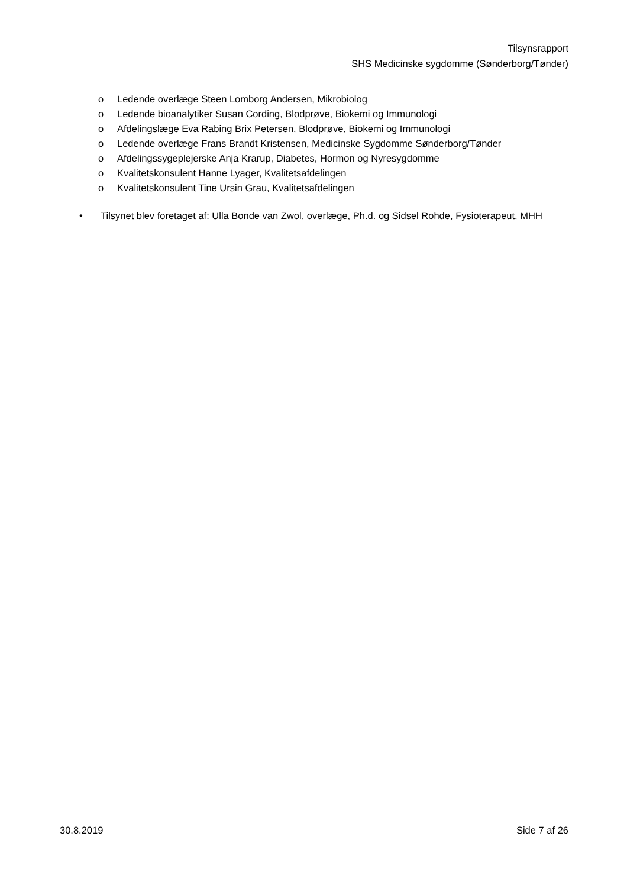Tilsynsrapport
SHS Medicinske sygdomme (Sønderborg/Tønder)
o Ledende overlæge Steen Lomborg Andersen, Mikrobiolog
o Ledende bioanalytiker Susan Cording, Blodprøve, Biokemi og Immunologi
o Afdelingslæge Eva Rabing Brix Petersen, Blodprøve, Biokemi og Immunologi
o Ledende overlæge Frans Brandt Kristensen, Medicinske Sygdomme Sønderborg/Tønder
o Afdelingssygeplejerske Anja Krarup, Diabetes, Hormon og Nyresygdomme
o Kvalitetskonsulent Hanne Lyager, Kvalitetsafdelingen
o Kvalitetskonsulent Tine Ursin Grau, Kvalitetsafdelingen
• Tilsynet blev foretaget af: Ulla Bonde van Zwol, overlæge, Ph.d. og Sidsel Rohde, Fysioterapeut, MHH
30.8.2019 Side 7 af 26